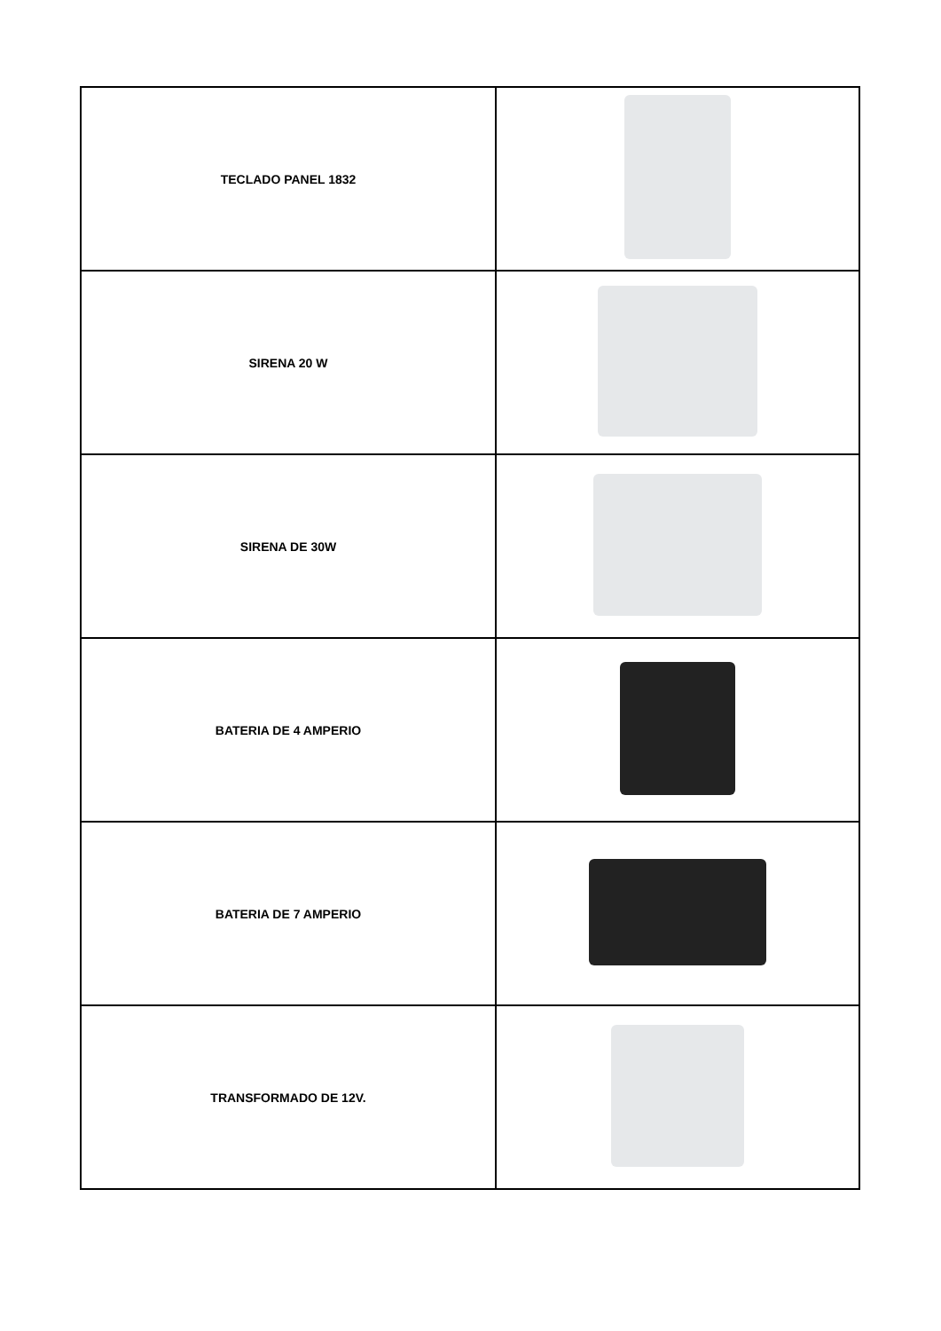| TECLADO PANEL 1832 | |
| SIRENA 20 W | |
| SIRENA DE 30W | |
| BATERIA DE 4 AMPERIO | |
| BATERIA DE 7 AMPERIO | |
| TRANSFORMADO DE 12V. | |